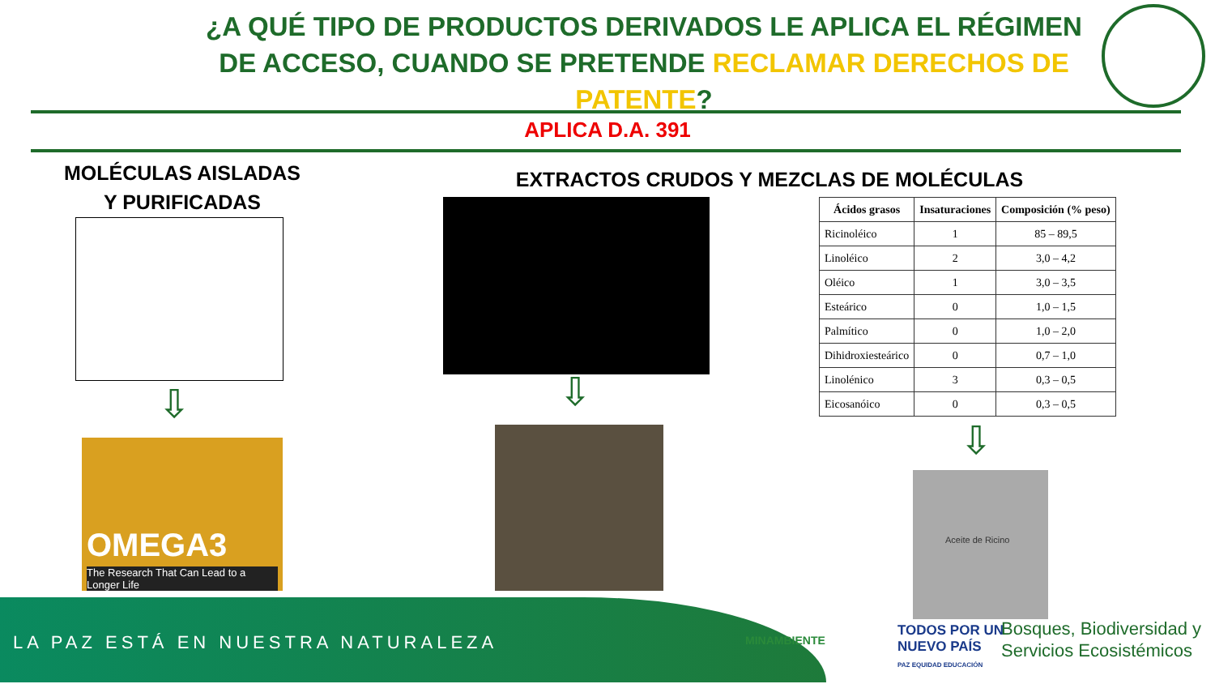¿A QUÉ TIPO DE PRODUCTOS DERIVADOS LE APLICA EL RÉGIMEN DE ACCESO, CUANDO SE PRETENDE RECLAMAR DERECHOS DE PATENTE?
APLICA D.A. 391
MOLÉCULAS AISLADAS
Y PURIFICADAS
EXTRACTOS CRUDOS Y MEZCLAS DE MOLÉCULAS
| Ácidos grasos | Insaturaciones | Composición (% peso) |
| --- | --- | --- |
| Ricinoléico | 1 | 85 – 89,5 |
| Linoléico | 2 | 3,0 – 4,2 |
| Oléico | 1 | 3,0 – 3,5 |
| Esteárico | 0 | 1,0 – 1,5 |
| Palmítico | 0 | 1,0 – 2,0 |
| Dihidroxiesteárico | 0 | 0,7 – 1,0 |
| Linolénico | 3 | 0,3 – 0,5 |
| Eicosanóico | 0 | 0,3 – 0,5 |
⇩ ⇩
⇩
OMEGA3
The Research That Can Lead to a Longer Life
Aceite de Ricino
LA PAZ ESTÁ EN NUESTRA NATURALEZA
MINAMBIENTE
TODOS POR UN
NUEVO PAÍS
PAZ EQUIDAD EDUCACIÓN
Bosques, Biodiversidad y
Servicios Ecosistémicos